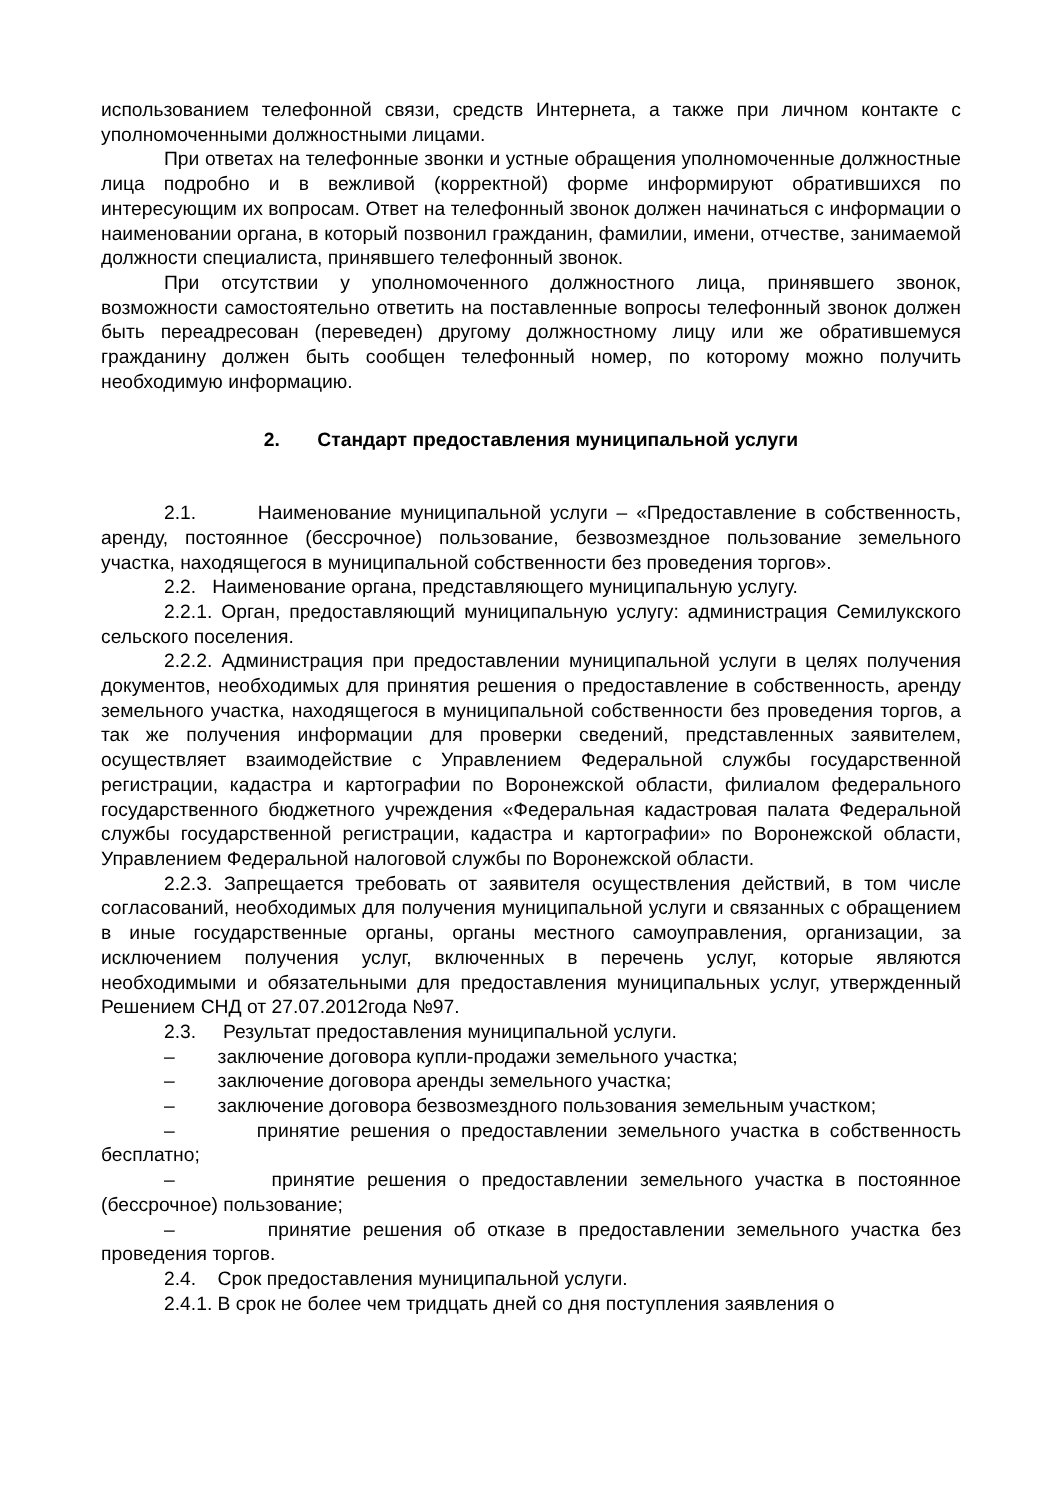использованием телефонной связи, средств Интернета, а также при личном контакте с уполномоченными должностными лицами.
При ответах на телефонные звонки и устные обращения уполномоченные должностные лица подробно и в вежливой (корректной) форме информируют обратившихся по интересующим их вопросам. Ответ на телефонный звонок должен начинаться с информации о наименовании органа, в который позвонил гражданин, фамилии, имени, отчестве, занимаемой должности специалиста, принявшего телефонный звонок.
При отсутствии у уполномоченного должностного лица, принявшего звонок, возможности самостоятельно ответить на поставленные вопросы телефонный звонок должен быть переадресован (переведен) другому должностному лицу или же обратившемуся гражданину должен быть сообщен телефонный номер, по которому можно получить необходимую информацию.
2. Стандарт предоставления муниципальной услуги
2.1. Наименование муниципальной услуги – «Предоставление в собственность, аренду, постоянное (бессрочное) пользование, безвозмездное пользование земельного участка, находящегося в муниципальной собственности без проведения торгов».
2.2. Наименование органа, представляющего муниципальную услугу.
2.2.1. Орган, предоставляющий муниципальную услугу: администрация Семилукского сельского поселения.
2.2.2. Администрация при предоставлении муниципальной услуги в целях получения документов, необходимых для принятия решения о предоставление в собственность, аренду земельного участка, находящегося в муниципальной собственности без проведения торгов, а так же получения информации для проверки сведений, представленных заявителем, осуществляет взаимодействие с Управлением Федеральной службы государственной регистрации, кадастра и картографии по Воронежской области, филиалом федерального государственного бюджетного учреждения «Федеральная кадастровая палата Федеральной службы государственной регистрации, кадастра и картографии» по Воронежской области, Управлением Федеральной налоговой службы по Воронежской области.
2.2.3. Запрещается требовать от заявителя осуществления действий, в том числе согласований, необходимых для получения муниципальной услуги и связанных с обращением в иные государственные органы, органы местного самоуправления, организации, за исключением получения услуг, включенных в перечень услуг, которые являются необходимыми и обязательными для предоставления муниципальных услуг, утвержденный Решением СНД от 27.07.2012года №97.
2.3. Результат предоставления муниципальной услуги.
– заключение договора купли-продажи земельного участка;
– заключение договора аренды земельного участка;
– заключение договора безвозмездного пользования земельным участком;
– принятие решения о предоставлении земельного участка в собственность бесплатно;
– принятие решения о предоставлении земельного участка в постоянное (бессрочное) пользование;
– принятие решения об отказе в предоставлении земельного участка без проведения торгов.
2.4. Срок предоставления муниципальной услуги.
2.4.1. В срок не более чем тридцать дней со дня поступления заявления о